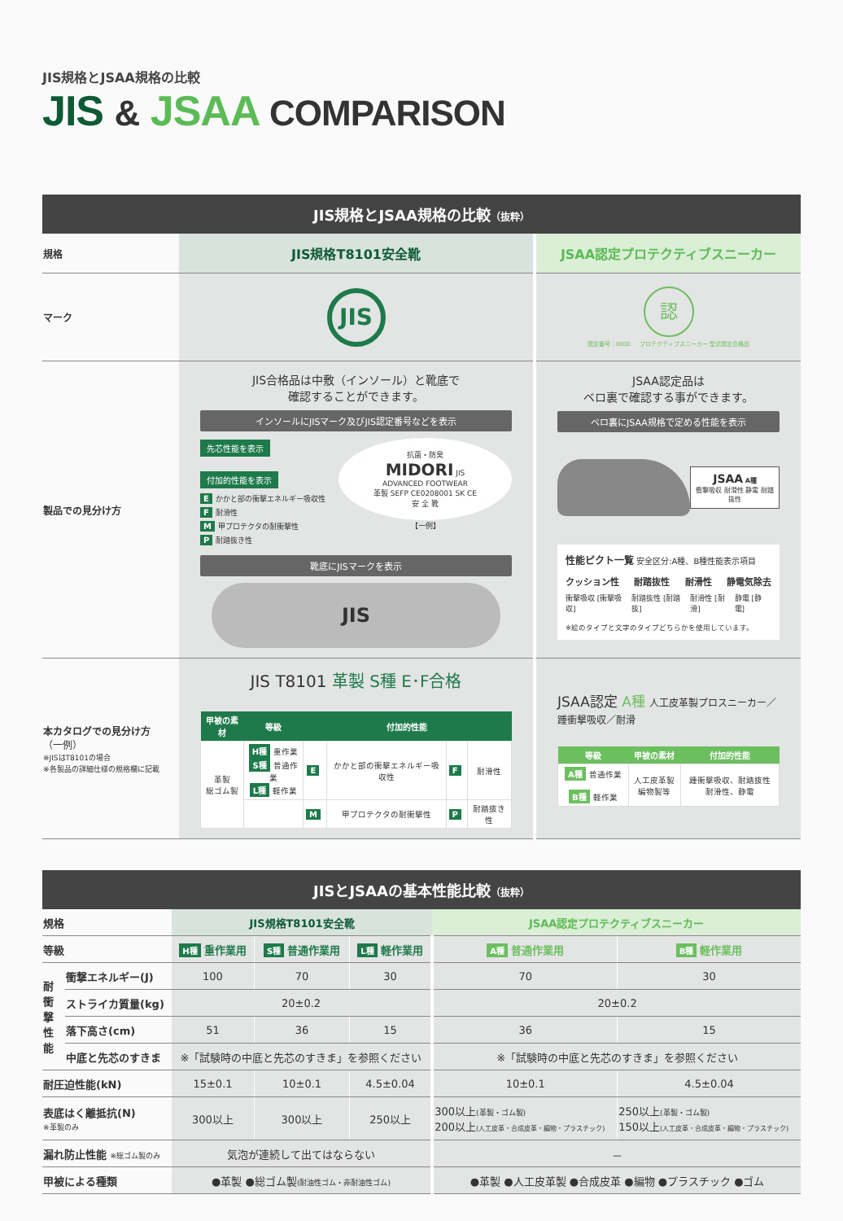JIS規格とJSAA規格の比較
JIS & JSAA COMPARISON
JIS規格とJSAA規格の比較（抜粋）
| 規格 | JIS規格T8101安全靴 | JSAA認定プロテクティブスニーカー |
| マーク | JIS | 認 認定番号：0000 プロテクティブスニーカー 型式認定合格品 |
| 製品での見分け方 | JIS合格品は中敷（インソール）と靴底で 確認することができます。 インソールにJISマーク及びJIS認定番号などを表示 先芯性能を表示 付加的性能を表示 E かかと部の衝撃エネルギー吸収性 F 耐滑性 M 甲プロテクタの耐衝撃性 P 耐踏抜き性 抗菌・防臭 MIDORI JIS ADVANCED FOOTWEAR 革製 SEFP CE0208001 SK CE 安 全 靴 【一例】 靴底にJISマークを表示 JIS | JSAA認定品は ベロ裏で確認する事ができます。 ベロ裏にJSAA規格で定める性能を表示 JSAA A種 衝撃吸収 耐滑性 静電 耐踏抜性 性能ピクト一覧 安全区分:A種、B種性能表示項目 クッション性 耐踏抜性 耐滑性 静電気除去 衝撃吸収 [衝撃吸収] 耐踏抜性 [耐踏抜] 耐滑性 [耐滑] 静電 [静電] ※絵のタイプと文字のタイプどちらかを使用しています。 |
| 本カタログでの見分け方 （一例） ※JISはT8101の場合 ※各製品の詳細仕様の規格欄に記載 | JIS T8101 革製 S種 E･F合格 / 甲被の素材 / 等級 / 付加的性能 / / / / / --- / --- / --- / --- / --- / --- / / 革製 総ゴム製 / H種 重作業 S種 普通作業 L種 軽作業 / E / かかと部の衝撃エネルギー吸収性 / F / 耐滑性 / / / / M / 甲プロテクタの耐衝撃性 / P / 耐踏抜き性 / | JSAA認定 A種 人工皮革製プロスニーカー／踵衝撃吸収／耐滑 / 等級 / 甲被の素材 / 付加的性能 / / --- / --- / --- / / A種 普通作業 B種 軽作業 / 人工皮革製 編物製等 / 踵衝撃吸収、耐踏抜性 耐滑性、静電 / |
JISとJSAAの基本性能比較（抜粋）
| 規格 | | JIS規格T8101安全靴 | | | JSAA認定プロテクティブスニーカー | |
| 等級 | | H種 重作業用 | S種 普通作業用 | L種 軽作業用 | A種 普通作業用 | B種 軽作業用 |
| 耐 衝 撃 性 能 | 衝撃エネルギー(J) | 100 | 70 | 30 | 70 | 30 |
| | ストライカ質量(kg) | 20±0.2 | | | 20±0.2 | |
| | 落下高さ(cm) | 51 | 36 | 15 | 36 | 15 |
| | 中底と先芯のすきま | ※「試験時の中底と先芯のすきま」を参照ください | | | ※「試験時の中底と先芯のすきま」を参照ください | |
| 耐圧迫性能(kN) | | 15±0.1 | 10±0.1 | 4.5±0.04 | 10±0.1 | 4.5±0.04 |
| 表底はく離抵抗(N) ※革製のみ | | 300以上 | 300以上 | 250以上 | 300以上 (革製・ゴム製) 200以上 (人工皮革・合成皮革・編物・プラスチック) | 250以上 (革製・ゴム製) 150以上 (人工皮革・合成皮革・編物・プラスチック) |
| 漏れ防止性能 ※総ゴム製のみ | | 気泡が連続して出てはならない | | | － | |
| 甲被による種類 | | ●革製 ●総ゴム製 (耐油性ゴム・非耐油性ゴム) | | | ●革製 ●人工皮革製 ●合成皮革 ●編物 ●プラスチック ●ゴム | |